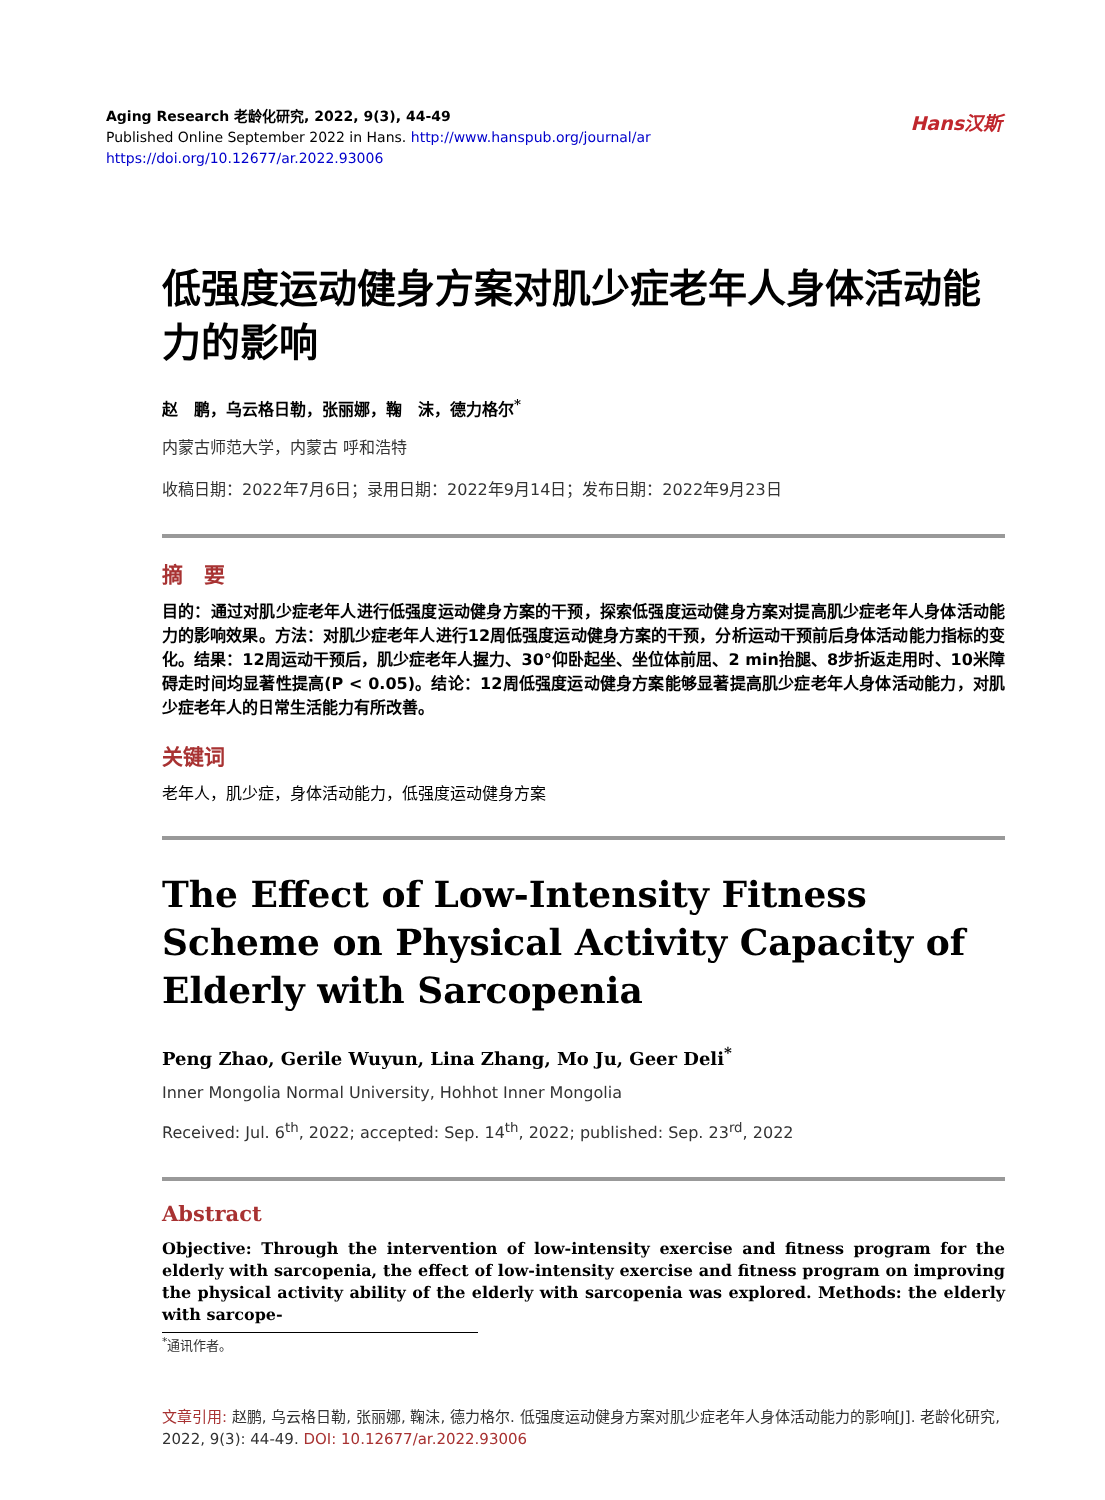Aging Research 老龄化研究, 2022, 9(3), 44-49
Published Online September 2022 in Hans. http://www.hanspub.org/journal/ar
https://doi.org/10.12677/ar.2022.93006
Hans汉斯
低强度运动健身方案对肌少症老年人身体活动能力的影响
赵　鹏，乌云格日勒，张丽娜，鞠　沫，德力格尔<sup>*</sup>
内蒙古师范大学，内蒙古 呼和浩特
收稿日期：2022年7月6日；录用日期：2022年9月14日；发布日期：2022年9月23日
摘　要
目的：通过对肌少症老年人进行低强度运动健身方案的干预，探索低强度运动健身方案对提高肌少症老年人身体活动能力的影响效果。方法：对肌少症老年人进行12周低强度运动健身方案的干预，分析运动干预前后身体活动能力指标的变化。结果：12周运动干预后，肌少症老年人握力、30°仰卧起坐、坐位体前屈、2 min抬腿、8步折返走用时、10米障碍走时间均显著性提高(P < 0.05)。结论：12周低强度运动健身方案能够显著提高肌少症老年人身体活动能力，对肌少症老年人的日常生活能力有所改善。
关键词
老年人，肌少症，身体活动能力，低强度运动健身方案
The Effect of Low-Intensity Fitness Scheme on Physical Activity Capacity of Elderly with Sarcopenia
Peng Zhao, Gerile Wuyun, Lina Zhang, Mo Ju, Geer Deli<sup>*</sup>
Inner Mongolia Normal University, Hohhot Inner Mongolia
Received: Jul. 6<sup>th</sup>, 2022; accepted: Sep. 14<sup>th</sup>, 2022; published: Sep. 23<sup>rd</sup>, 2022
Abstract
Objective: Through the intervention of low-intensity exercise and fitness program for the elderly with sarcopenia, the effect of low-intensity exercise and fitness program on improving the physical activity ability of the elderly with sarcopenia was explored. Methods: the elderly with sarcope-
<sup>*</sup> 通讯作者。
文章引用: 赵鹏, 乌云格日勒, 张丽娜, 鞠沫, 德力格尔. 低强度运动健身方案对肌少症老年人身体活动能力的影响[J]. 老龄化研究, 2022, 9(3): 44-49. DOI: 10.12677/ar.2022.93006